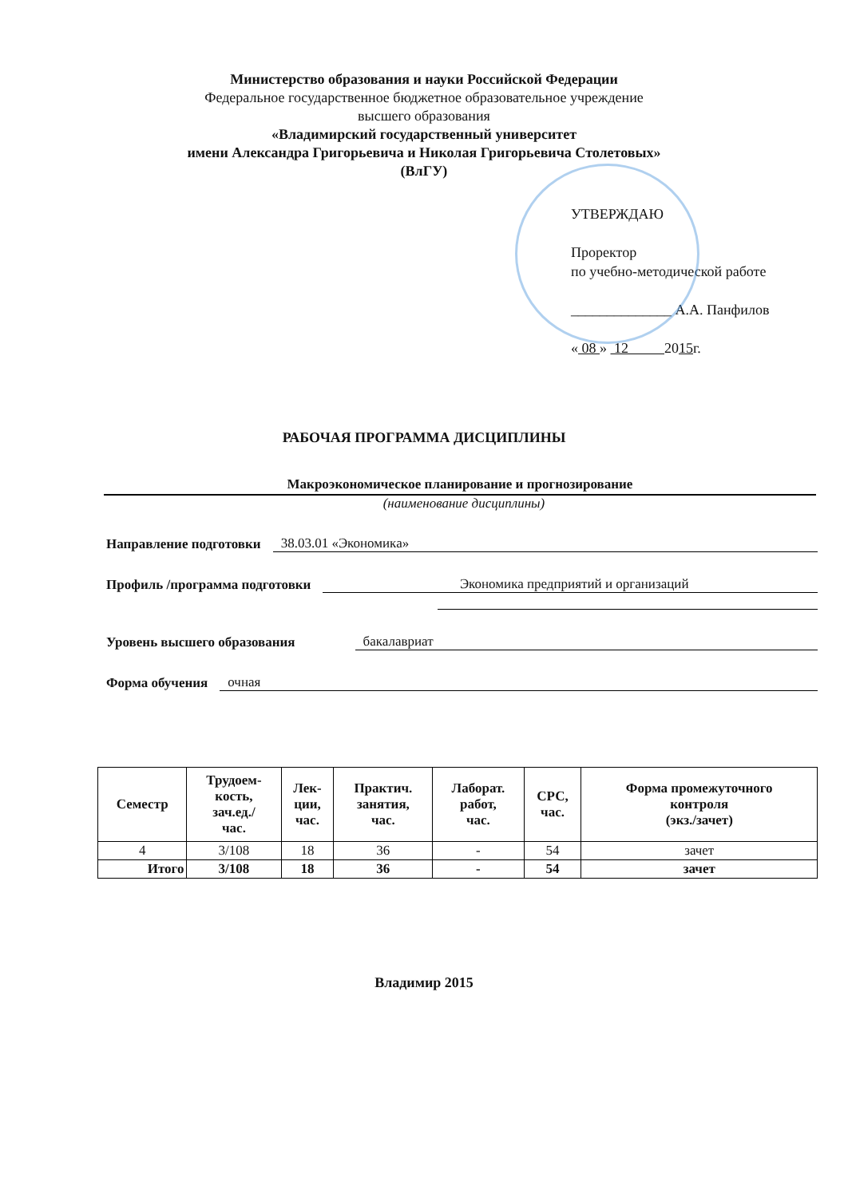Министерство образования и науки Российской Федерации
Федеральное государственное бюджетное образовательное учреждение
высшего образования
«Владимирский государственный университет
имени Александра Григорьевича и Николая Григорьевича Столетовых»
(ВлГУ)
УТВЕРЖДАЮ
Проректор
по учебно-методической работе
______________ А.А. Панфилов
« 08 » 12 2015г.
РАБОЧАЯ ПРОГРАММА ДИСЦИПЛИНЫ
Макроэкономическое планирование и прогнозирование
(наименование дисциплины)
Направление подготовки 38.03.01 «Экономика»
Профиль /программа подготовки Экономика предприятий и организаций
Уровень высшего образования бакалавриат
Форма обучения очная
| Семестр | Трудоем- кость, зач.ед./ час. | Лек- ции, час. | Практич. занятия, час. | Лаборат. работ, час. | СРС, час. | Форма промежуточного контроля (экз./зачет) |
| --- | --- | --- | --- | --- | --- | --- |
| 4 | 3/108 | 18 | 36 | - | 54 | зачет |
| Итого | 3/108 | 18 | 36 | - | 54 | зачет |
Владимир 2015